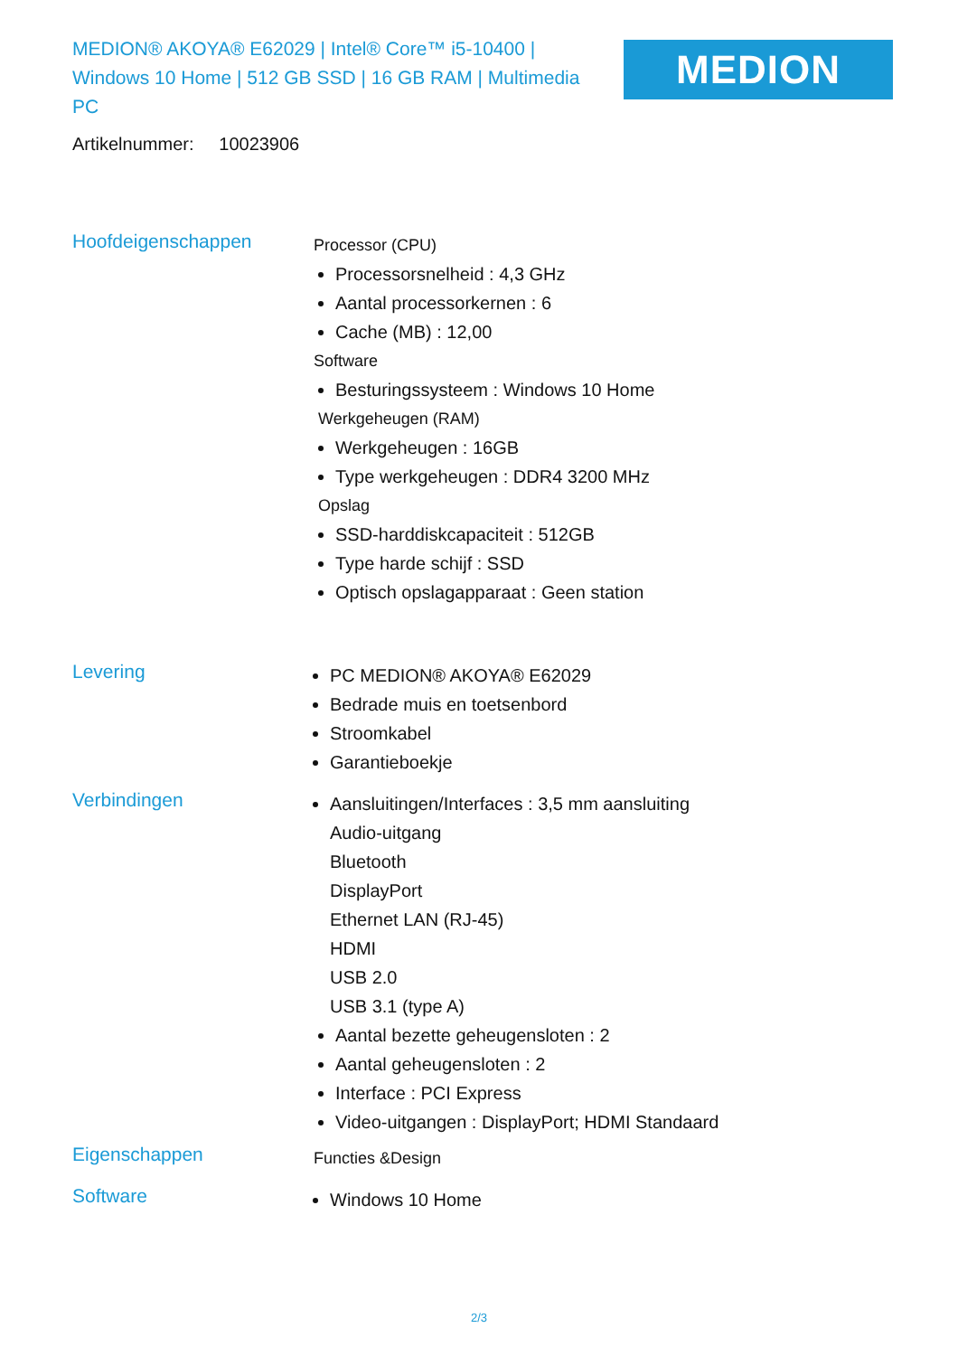MEDION® AKOYA® E62029 | Intel® Core™ i5-10400 | Windows 10 Home | 512 GB SSD | 16 GB RAM | Multimedia PC
MEDION
Artikelnummer: 10023906
Hoofdeigenschappen
Processor (CPU)
Processorsnelheid : 4,3 GHz
Aantal processorkernen : 6
Cache (MB) : 12,00
Software
Besturingssysteem : Windows 10 Home
Werkgeheugen (RAM)
Werkgeheugen : 16GB
Type werkgeheugen : DDR4 3200 MHz
Opslag
SSD-harddiskcapaciteit : 512GB
Type harde schijf : SSD
Optisch opslagapparaat : Geen station
Levering
PC MEDION® AKOYA® E62029
Bedrade muis en toetsenbord
Stroomkabel
Garantieboekje
Verbindingen
Aansluitingen/Interfaces : 3,5 mm aansluiting
Audio-uitgang
Bluetooth
DisplayPort
Ethernet LAN (RJ-45)
HDMI
USB 2.0
USB 3.1 (type A)
Aantal bezette geheugensloten : 2
Aantal geheugensloten : 2
Interface : PCI Express
Video-uitgangen : DisplayPort; HDMI Standaard
Eigenschappen
Functies &Design
Software
Windows 10 Home
2/3